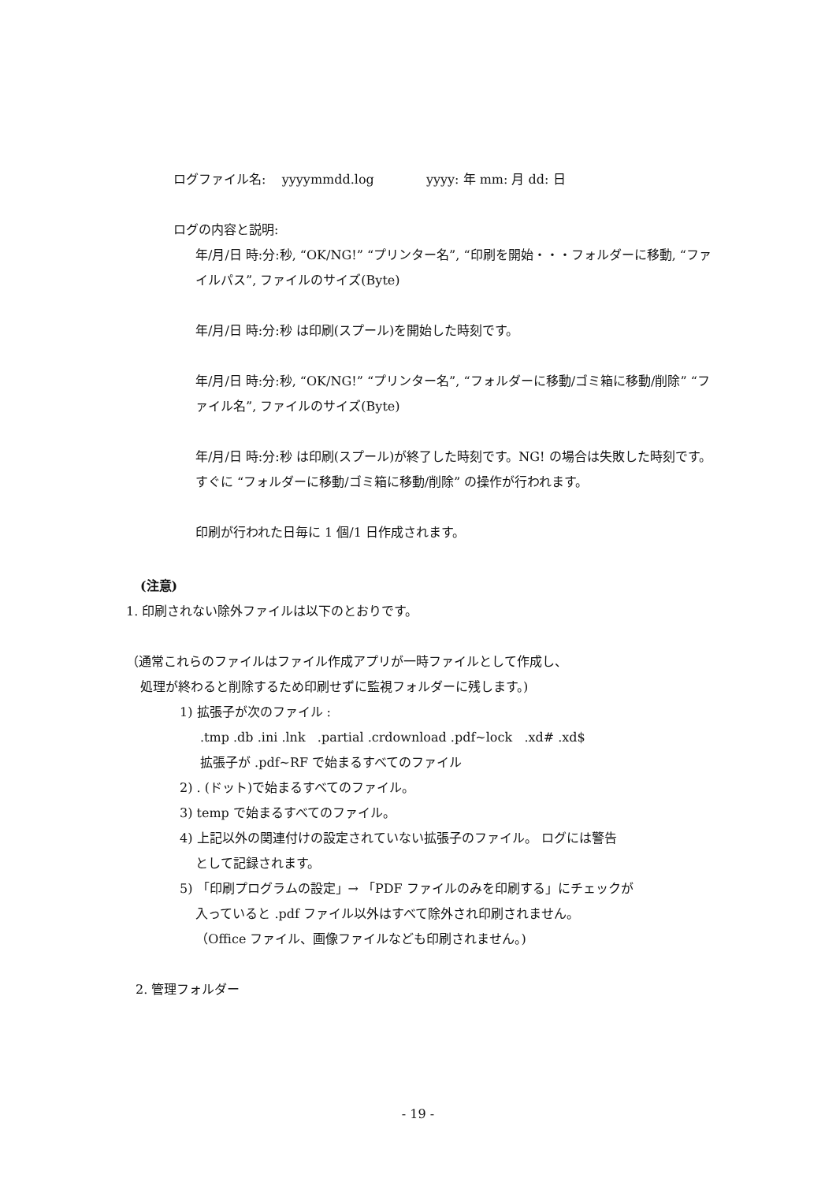ログファイル名: yyyymmdd.log yyyy: 年 mm: 月 dd: 日
ログの内容と説明:
年/月/日 時:分:秒, “OK/NG!” “プリンター名”, “印刷を開始・・・フォルダーに移動, “ファイルパス”, ファイルのサイズ(Byte)
年/月/日 時:分:秒 は印刷(スプール)を開始した時刻です。
年/月/日 時:分:秒, “OK/NG!” “プリンター名”, “フォルダーに移動/ゴミ箱に移動/削除” “ファイル名”, ファイルのサイズ(Byte)
年/月/日 時:分:秒 は印刷(スプール)が終了した時刻です。NG! の場合は失敗した時刻です。すぐに “フォルダーに移動/ゴミ箱に移動/削除” の操作が行われます。
印刷が行われた日毎に 1 個/1 日作成されます。
(注意)
1. 印刷されない除外ファイルは以下のとおりです。
（通常これらのファイルはファイル作成アプリが一時ファイルとして作成し、
処理が終わると削除するため印刷せずに監視フォルダーに残します。)
1) 拡張子が次のファイル :
.tmp .db .ini .lnk .partial .crdownload .pdf~lock .xd# .xd$
拡張子が .pdf~RF で始まるすべてのファイル
2) . (ドット)で始まるすべてのファイル。
3) temp で始まるすべてのファイル。
4) 上記以外の関連付けの設定されていない拡張子のファイル。 ログには警告
として記録されます。
5) 「印刷プログラムの設定」→ 「PDF ファイルのみを印刷する」にチェックが
入っていると .pdf ファイル以外はすべて除外され印刷されません。
（Office ファイル、画像ファイルなども印刷されません。)
2. 管理フォルダー
- 19 -